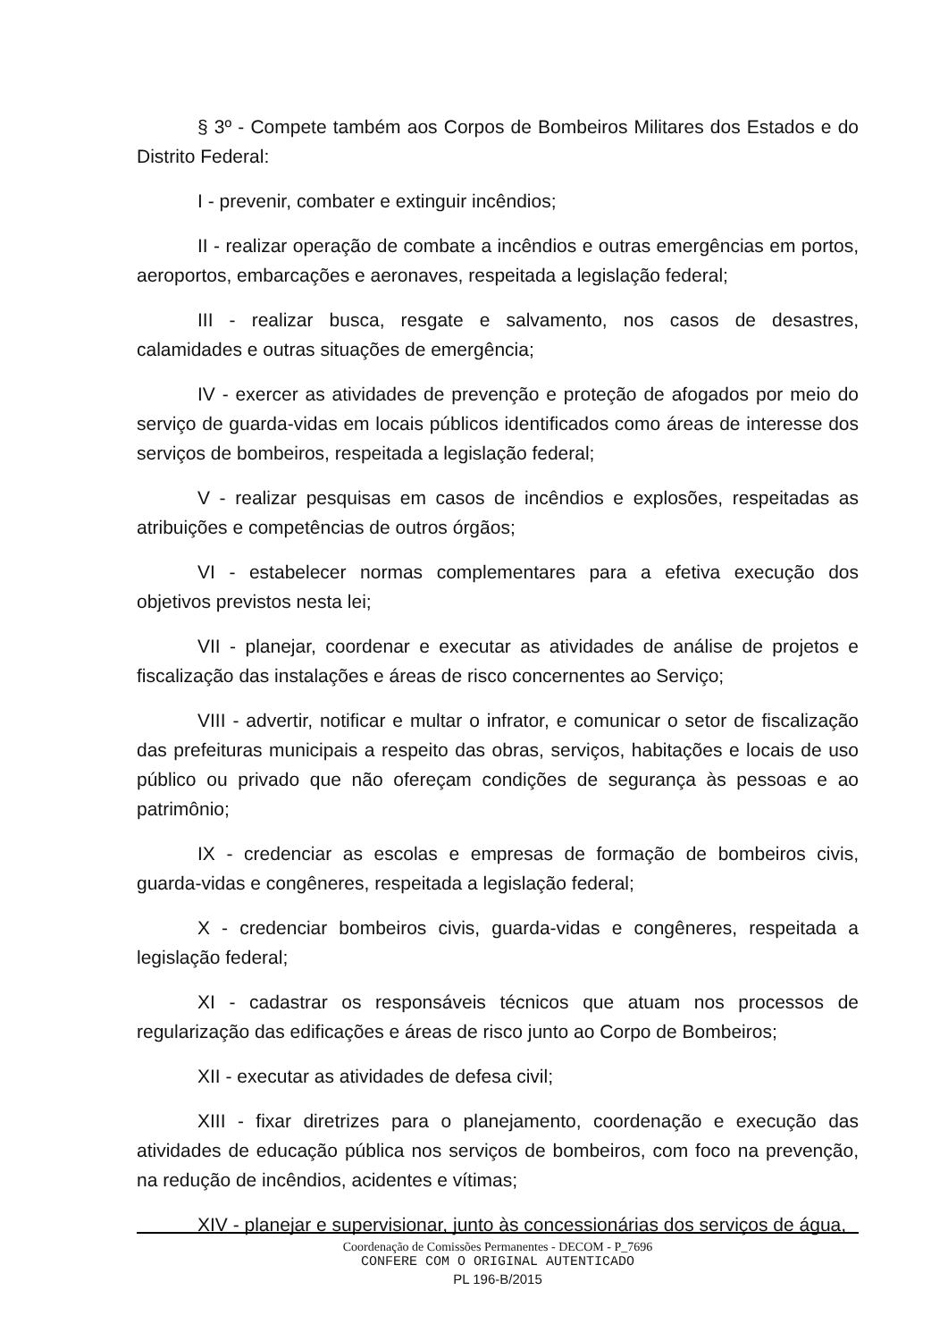§ 3º - Compete também aos Corpos de Bombeiros Militares dos Estados e do Distrito Federal:
I - prevenir, combater e extinguir incêndios;
II - realizar operação de combate a incêndios e outras emergências em portos, aeroportos, embarcações e aeronaves, respeitada a legislação federal;
III - realizar busca, resgate e salvamento, nos casos de desastres, calamidades e outras situações de emergência;
IV - exercer as atividades de prevenção e proteção de afogados por meio do serviço de guarda-vidas em locais públicos identificados como áreas de interesse dos serviços de bombeiros, respeitada a legislação federal;
V - realizar pesquisas em casos de incêndios e explosões, respeitadas as atribuições e competências de outros órgãos;
VI - estabelecer normas complementares para a efetiva execução dos objetivos previstos nesta lei;
VII - planejar, coordenar e executar as atividades de análise de projetos e fiscalização das instalações e áreas de risco concernentes ao Serviço;
VIII - advertir, notificar e multar o infrator, e comunicar o setor de fiscalização das prefeituras municipais a respeito das obras, serviços, habitações e locais de uso público ou privado que não ofereçam condições de segurança às pessoas e ao patrimônio;
IX - credenciar as escolas e empresas de formação de bombeiros civis, guarda-vidas e congêneres, respeitada a legislação federal;
X - credenciar bombeiros civis, guarda-vidas e congêneres, respeitada a legislação federal;
XI - cadastrar os responsáveis técnicos que atuam nos processos de regularização das edificações e áreas de risco junto ao Corpo de Bombeiros;
XII - executar as atividades de defesa civil;
XIII - fixar diretrizes para o planejamento, coordenação e execução das atividades de educação pública nos serviços de bombeiros, com foco na prevenção, na redução de incêndios, acidentes e vítimas;
XIV - planejar e supervisionar, junto às concessionárias dos serviços de água,
Coordenação de Comissões Permanentes - DECOM - P_7696
CONFERE COM O ORIGINAL AUTENTICADO
PL 196-B/2015